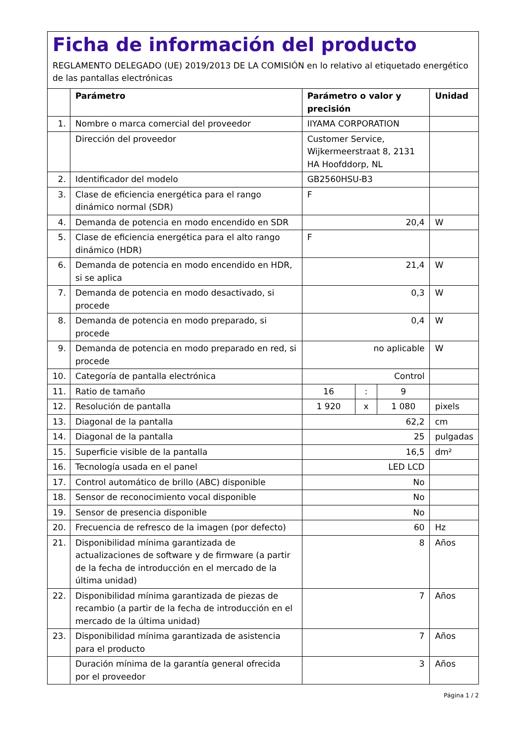Ficha de información del producto
REGLAMENTO DELEGADO (UE) 2019/2013 DE LA COMISIÓN en lo relativo al etiquetado energético de las pantallas electrónicas
| | Parámetro | Parámetro o valor y precisión | | | Unidad |
| --- | --- | --- | --- | --- | --- |
| 1. | Nombre o marca comercial del proveedor | IIYAMA CORPORATION | | | |
| | Dirección del proveedor | Customer Service, Wijkermeerstraat 8, 2131 HA Hoofddorp, NL | | | |
| 2. | Identificador del modelo | GB2560HSU-B3 | | | |
| 3. | Clase de eficiencia energética para el rango dinámico normal (SDR) | F | | | |
| 4. | Demanda de potencia en modo encendido en SDR | 20,4 | | | W |
| 5. | Clase de eficiencia energética para el alto rango dinámico (HDR) | F | | | |
| 6. | Demanda de potencia en modo encendido en HDR, si se aplica | 21,4 | | | W |
| 7. | Demanda de potencia en modo desactivado, si procede | 0,3 | | | W |
| 8. | Demanda de potencia en modo preparado, si procede | 0,4 | | | W |
| 9. | Demanda de potencia en modo preparado en red, si procede | no aplicable | | | W |
| 10. | Categoría de pantalla electrónica | Control | | | |
| 11. | Ratio de tamaño | 16 | : | 9 | |
| 12. | Resolución de pantalla | 1 920 | x | 1 080 | pixels |
| 13. | Diagonal de la pantalla | 62,2 | | | cm |
| 14. | Diagonal de la pantalla | 25 | | | pulgadas |
| 15. | Superficie visible de la pantalla | 16,5 | | | dm² |
| 16. | Tecnología usada en el panel | LED LCD | | | |
| 17. | Control automático de brillo (ABC) disponible | No | | | |
| 18. | Sensor de reconocimiento vocal disponible | No | | | |
| 19. | Sensor de presencia disponible | No | | | |
| 20. | Frecuencia de refresco de la imagen (por defecto) | 60 | | | Hz |
| 21. | Disponibilidad mínima garantizada de actualizaciones de software y de firmware (a partir de la fecha de introducción en el mercado de la última unidad) | 8 | | | Años |
| 22. | Disponibilidad mínima garantizada de piezas de recambio (a partir de la fecha de introducción en el mercado de la última unidad) | 7 | | | Años |
| 23. | Disponibilidad mínima garantizada de asistencia para el producto | 7 | | | Años |
| | Duración mínima de la garantía general ofrecida por el proveedor | 3 | | | Años |
Página 1 / 2